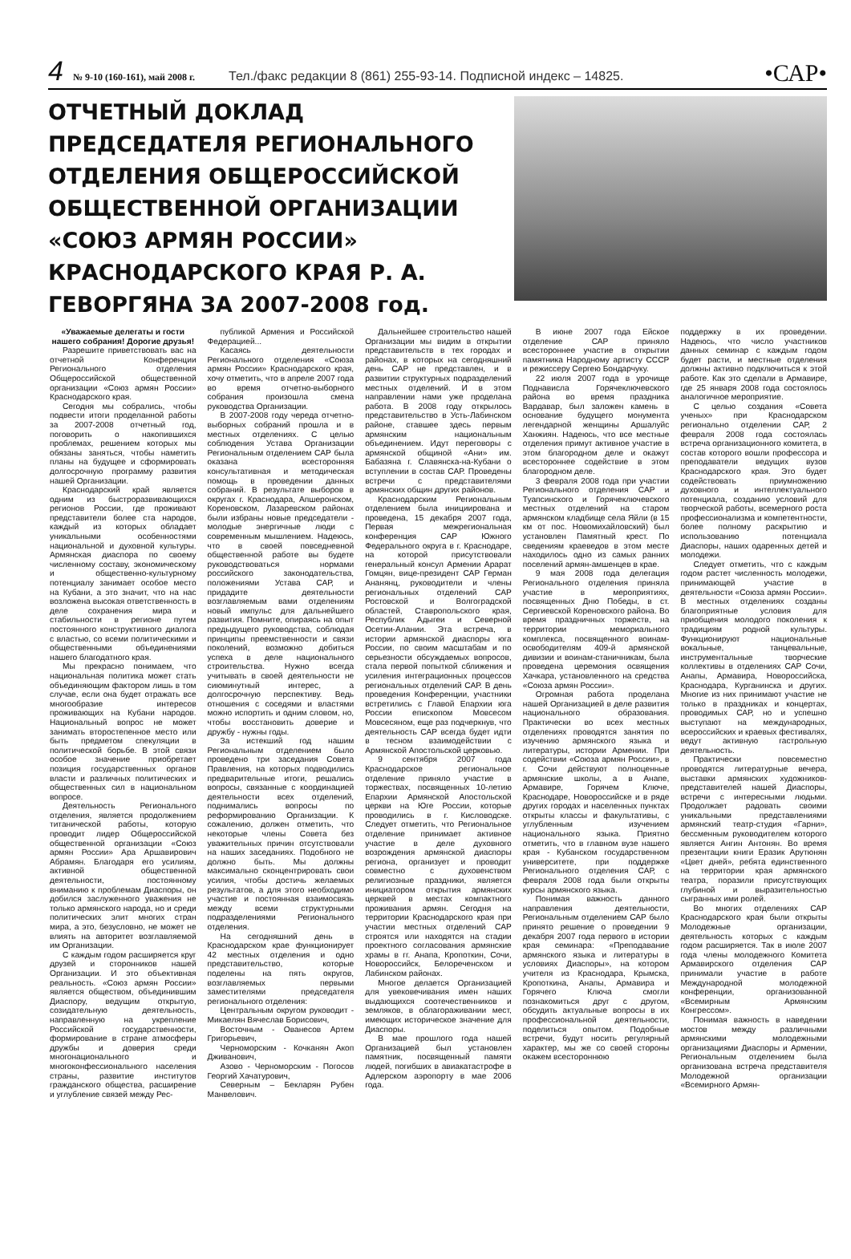4 № 9-10 (160-161), май 2008 г. Тел./факс редакции 8 (861) 255-93-14. Подписной индекс – 14825. •САР•
ОТЧЕТНЫЙ ДОКЛАД ПРЕДСЕДАТЕЛЯ РЕГИОНАЛЬНОГО ОТДЕЛЕНИЯ ОБЩЕРОССИЙСКОЙ ОБЩЕСТВЕННОЙ ОРГАНИЗАЦИИ «СОЮЗ АРМЯН РОССИИ» КРАСНОДАРСКОГО КРАЯ Р. А. ГЕВОРГЯНА ЗА 2007-2008 год.
«Уважаемые делегаты и гости нашего собрания! Дорогие друзья!
Разрешите приветствовать вас на отчетной Конференции Регионального отделения Общероссийской общественной организации «Союз армян России» Краснодарского края.
Сегодня мы собрались, чтобы подвести итоги проделанной работы за 2007-2008 отчетный год, поговорить о накопившихся проблемах, решением которых мы обязаны заняться, чтобы наметить планы на будущее и сформировать долгосрочную программу развития нашей Организации.
Краснодарский край является одним из быстроразвивающихся регионов России, где проживают представители более ста народов, каждый из которых обладает уникальными особенностями национальной и духовной культуры. Армянская диаспора по своему численному составу, экономическому и общественно-культурному потенциалу занимает особое место на Кубани, а это значит, что на нас возложена высокая ответственность в деле сохранения мира и стабильности в регионе путем постоянного конструктивного диалога с властью, со всеми политическими и общественными объединениями нашего благодатного края.
Мы прекрасно понимаем, что национальная политика может стать объединяющим фактором лишь в том случае, если она будет отражать все многообразие интересов проживающих на Кубани народов. Национальный вопрос не может занимать второстепенное место или быть предметом спекуляции в политической борьбе. В этой связи особое значение приобретает позиция государственных органов власти и различных политических и общественных сил в национальном вопросе.
Деятельность Регионального отделения, является продолжением титанической работы, которую проводит лидер Общероссийской общественной организации «Союз армян России» Ара Аршавирович Абрамян. Благодаря его усилиям, активной общественной деятельности, постоянному вниманию к проблемам Диаспоры, он добился заслуженного уважения не только армянского народа, но и среди политических элит многих стран мира, а это, безусловно, не может не влиять на авторитет возглавляемой им Организации.
С каждым годом расширяется круг друзей и сторонников нашей Организации. И это объективная реальность. «Союз армян России» является обществом, объединившим Диаспору, ведущим открытую, созидательную деятельность, направленную на укрепление Российской государственности, формирование в стране атмосферы дружбы и доверия среди многонационального и многоконфессионального населения страны, развитие институтов гражданского общества, расширение и углубление связей между Рес-
публикой Армения и Российской Федерацией...
Касаясь деятельности Регионального отделения «Союза армян России» Краснодарского края, хочу отметить, что в апреле 2007 года во время отчетно-выборного собрания произошла смена руководства Организации.
В 2007-2008 году череда отчетно-выборных собраний прошла и в местных отделениях. С целью соблюдения Устава Организации Региональным отделением САР была оказана всесторонняя консультативная и методическая помощь в проведении данных собраний. В результате выборов в округах г. Краснодара, Апшеронском, Кореновском, Лазаревском районах были избраны новые председатели - молодые энергичные люди с современным мышлением. Надеюсь, что в своей повседневной общественной работе вы будете руководствоваться нормами российского законодательства, положениями Устава САР, и придадите деятельности возглавляемым вами отделениям новый импульс для дальнейшего развития. Помните, опираясь на опыт предыдущего руководства, соблюдая принципы преемственности и связи поколений, возможно добиться успеха в деле национального строительства. Нужно всегда учитывать в своей деятельности не сиюминутный интерес, а долгосрочную перспективу. Ведь отношения с соседями и властями можно испортить и одним словом, но, чтобы восстановить доверие и дружбу - нужны годы.
За истекший год нашим Региональным отделением было проведено три заседания Совета Правления, на которых подводились предварительные итоги, решались вопросы, связанные с координацией деятельности всех отделений, поднимались вопросы по реформированию Организации. К сожалению, должен отметить, что некоторые члены Совета без уважительных причин отсутствовали на наших заседаниях. Подобного не должно быть. Мы должны максимально сконцентрировать свои усилия, чтобы достичь желаемых результатов, а для этого необходимо участие и постоянная взаимосвязь между всеми структурными подразделениями Регионального отделения.
На сегодняшний день в Краснодарском крае функционирует 42 местных отделения и одно представительство, которые поделены на пять округов, возглавляемых первыми заместителями председателя регионального отделения:
Центральным округом руководит - Микаелян Вячеслав Борисович,
Восточным - Ованесов Артем Григорьевич,
Черноморским - Кочканян Акоп Дживанович,
Азово - Черноморским - Погосов Георгий Хачатурович,
Северным – Бекларян Рубен Манвелович.
Дальнейшее строительство нашей Организации мы видим в открытии представительств в тех городах и районах, в которых на сегодняшний день САР не представлен, и в развитии структурных подразделений местных отделений. И в этом направлении нами уже проделана работа. В 2008 году открылось представительство в Усть-Лабинском районе, ставшее здесь первым армянским национальным объединением. Идут переговоры с армянской общиной «Ани» им. Бабазяна г. Славянска-на-Кубани о вступлении в состав САР. Проведены встречи с представителями армянских общин других районов.
Краснодарским Региональным отделением была инициирована и проведена, 15 декабря 2007 года, Первая межрегиональная конференция САР Южного Федерального округа в г. Краснодаре, на которой присутствовали генеральный консул Армении Арарат Гомцян, вице-президент САР Герман Ананянц, руководители и члены региональных отделений САР Ростовской и Волгоградской областей, Ставропольского края, Республик Адыгеи и Северной Осетии-Алании. Эта встреча, в истории армянской диаспоры юга России, по своим масштабам и по серьезности обсуждаемых вопросов, стала первой попыткой сближения и усиления интеграционных процессов региональных отделений САР. В день проведения Конференции, участники встретились с Главой Епархии юга России епископом Мовсесом Мовсесяном, еще раз подчеркнув, что деятельность САР всегда будет идти в тесном взаимодействии с Армянской Апостольской церковью.
9 сентября 2007 года Краснодарское региональное отделение приняло участие в торжествах, посвященных 10-летию Епархии Армянской Апостольской церкви на Юге России, которые проводились в г. Кисловодске. Следует отметить, что Региональное отделение принимает активное участие в деле духовного возрождения армянской диаспоры региона, организует и проводит совместно с духовенством религиозные праздники, является инициатором открытия армянских церквей в местах компактного проживания армян. Сегодня на территории Краснодарского края при участии местных отделений САР строятся или находятся на стадии проектного согласования армянские храмы в гг. Анапа, Кропоткин, Сочи, Новороссийск, Белореченском и Лабинском районах.
Многое делается Организацией для увековечивания имен наших выдающихся соотечественников и земляков, в облагораживании мест, имеющих историческое значение для Диаспоры.
В мае прошлого года нашей Организацией был установлен памятник, посвященный памяти людей, погибших в авиакатастрофе в Адлерском аэропорту в мае 2006 года.
В июне 2007 года Ейское отделение САР приняло всестороннее участие в открытии памятника Народному артисту СССР и режиссеру Сергею Бондарчуку.
22 июля 2007 года в урочище Поднависла Горячеключевского района во время праздника Вардавар, был заложен камень в основание будущего монумента легендарной женщины Аршалуйс Ханжиян. Надеюсь, что все местные отделения примут активное участие в этом благородном деле и окажут всестороннее содействие в этом благородном деле.
3 февраля 2008 года при участии Регионального отделения САР и Туапсинского и Горячеключевского местных отделений на старом армянском кладбище села Яйли (в 15 км от пос. Новомихайловский) был установлен Памятный крест. По сведениям краеведов в этом месте находилось одно из самых ранних поселений армян-амшенцев в крае.
9 мая 2008 года делегация Регионального отделения приняла участие в мероприятиях, посвященных Дню Победы, в ст. Сергиевской Кореновского района. Во время праздничных торжеств, на территории мемориального комплекса, посвященного воинам-освободителям 409-й армянской дивизии и воинам-станичникам, была проведена церемония освящения Хачкара, установленного на средства «Союза армян России».
Огромная работа проделана нашей Организацией в деле развития национального образования. Практически во всех местных отделениях проводятся занятия по изучению армянского языка и литературы, истории Армении. При содействии «Союза армян России», в г. Сочи действуют полноценные армянские школы, а в Анапе, Армавире, Горячем Ключе, Краснодаре, Новороссийске и в ряде других городах и населенных пунктах открыты классы и факультативы, с углубленным изучением национального языка. Приятно отметить, что в главном вузе нашего края - Кубанском государственном университете, при поддержке Регионального отделения САР, с февраля 2008 года были открыты курсы армянского языка.
Понимая важность данного направления деятельности, Региональным отделением САР было принято решение о проведении 9 декабря 2007 года первого в истории края семинара: «Преподавание армянского языка и литературы в условиях Диаспоры», на котором учителя из Краснодара, Крымска, Кропоткина, Анапы, Армавира и Горячего Ключа смогли познакомиться друг с другом, обсудить актуальные вопросы в их профессиональной деятельности, поделиться опытом. Подобные встречи, будут носить регулярный характер, мы же со своей стороны окажем всестороннюю
поддержку в их проведении. Надеюсь, что число участников данных семинар с каждым годом будет расти, и местные отделения должны активно подключиться к этой работе. Как это сделали в Армавире, где 25 января 2008 года состоялось аналогичное мероприятие.
С целью создания «Совета ученых» при Краснодарском регионально отделении САР, 2 февраля 2008 года состоялась встреча организационного комитета, в состав которого вошли профессора и преподаватели ведущих вузов Краснодарского края. Это будет содействовать приумножению духовного и интеллектуального потенциала, созданию условий для творческой работы, всемерного роста профессионализма и компетентности, более полному раскрытию и использованию потенциала Диаспоры, наших одаренных детей и молодежи.
Следует отметить, что с каждым годом растет численность молодежи, принимающей участие в деятельности «Союза армян России». В местных отделениях созданы благоприятные условия для приобщения молодого поколения к традициям родной культуры. Функционируют национальные вокальные, танцевальные, инструментальные творческие коллективы в отделениях САР Сочи, Анапы, Армавира, Новороссийска, Краснодара, Курганинска и других. Многие из них принимают участие не только в праздниках и концертах, проводимых САР, но и успешно выступают на международных, всероссийских и краевых фестивалях, ведут активную гастрольную деятельность.
Практически повсеместно проводятся литературные вечера, выставки армянских художников-представителей нашей Диаспоры, встречи с интересными людьми. Продолжает радовать своими уникальными представлениями армянский театр-студия «Гарни», бессменным руководителем которого является Ангин Антонян. Во время презентации книги Еразик Арутюнян «Цвет дней», ребята единственного на территории края армянского театра, поразили присутствующих глубиной и выразительностью сыгранных ими ролей.
Во многих отделениях САР Краснодарского края были открыты Молодежные организации, деятельность которых с каждым годом расширяется. Так в июле 2007 года члены молодежного Комитета Армавирского отделения САР принимали участие в работе Международной молодежной конференции, организованной «Всемирным Армянским Конгрессом».
Понимая важность в наведении мостов между различными армянскими молодежными организациями Диаспоры и Армении, Региональным отделением была организована встреча представителя Молодежной организации «Всемирного Армян-